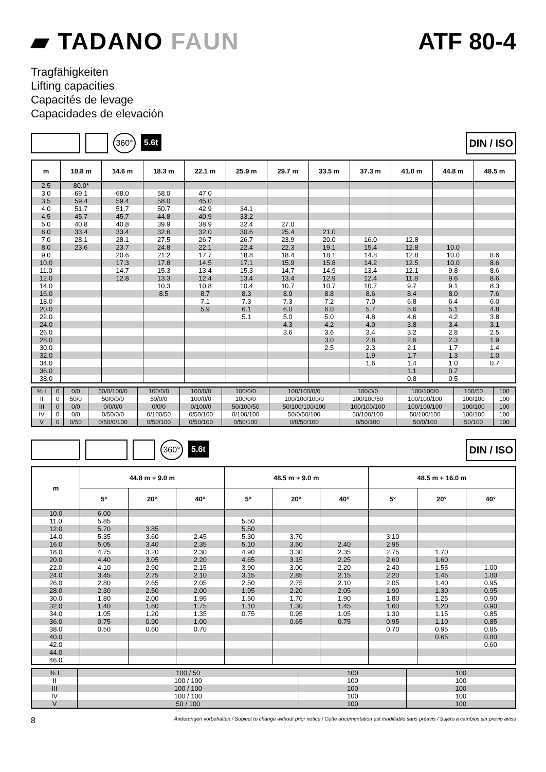▰ TADANO FAUN ATF 80-4
Tragfähigkeiten
Lifting capacities
Capacités de levage
Capacidades de elevación
360° 5.6t
DIN / ISO
| m | 10.8 m | 14.6 m | 18.3 m | 22.1 m | 25.9 m | 29.7 m | 33.5 m | 37.3 m | 41.0 m | 44.8 m | 48.5 m |
| --- | --- | --- | --- | --- | --- | --- | --- | --- | --- | --- | --- |
| 2.5 | 80.0* | | | | | | | | | | |
| 3.0 | 69.1 | 68.0 | 58.0 | 47.0 | | | | | | | |
| 3.5 | 59.4 | 59.4 | 58.0 | 45.0 | | | | | | | |
| 4.0 | 51.7 | 51.7 | 50.7 | 42.9 | 34.1 | | | | | | |
| 4.5 | 45.7 | 45.7 | 44.8 | 40.9 | 33.2 | | | | | | |
| 5.0 | 40.8 | 40.8 | 39.9 | 38.9 | 32.4 | 27.0 | | | | | |
| 6.0 | 33.4 | 33.4 | 32.6 | 32.0 | 30.6 | 25.4 | 21.0 | | | | |
| 7.0 | 28.1 | 28.1 | 27.5 | 26.7 | 26.7 | 23.9 | 20.0 | 16.0 | 12.8 | | |
| 8.0 | 23.6 | 23.7 | 24.8 | 22.1 | 22.4 | 22.3 | 19.1 | 15.4 | 12.8 | 10.0 | |
| 9.0 | | 20.6 | 21.2 | 17.7 | 18.8 | 18.4 | 18.1 | 14.8 | 12.8 | 10.0 | 8.6 |
| 10.0 | | 17.3 | 17.8 | 14.5 | 17.1 | 15.9 | 15.8 | 14.2 | 12.5 | 10.0 | 8.6 |
| 11.0 | | 14.7 | 15.3 | 13.4 | 15.3 | 14.7 | 14.9 | 13.4 | 12.1 | 9.8 | 8.6 |
| 12.0 | | 12.8 | 13.3 | 12.4 | 13.4 | 13.4 | 12.9 | 12.4 | 11.8 | 9.6 | 8.6 |
| 14.0 | | | 10.3 | 10.8 | 10.4 | 10.7 | 10.7 | 10.7 | 9.7 | 9.1 | 8.3 |
| 16.0 | | | 8.5 | 8.7 | 8.3 | 8.9 | 8.8 | 8.6 | 8.4 | 8.0 | 7.6 |
| 18.0 | | | | 7.1 | 7.3 | 7.3 | 7.2 | 7.0 | 6.8 | 6.4 | 6.0 |
| 20.0 | | | | 5.9 | 6.1 | 6.0 | 6.0 | 5.7 | 5.6 | 5.1 | 4.8 |
| 22.0 | | | | | 5.1 | 5.0 | 5.0 | 4.8 | 4.6 | 4.2 | 3.8 |
| 24.0 | | | | | | 4.3 | 4.2 | 4.0 | 3.8 | 3.4 | 3.1 |
| 26.0 | | | | | | 3.6 | 3.6 | 3.4 | 3.2 | 2.8 | 2.5 |
| 28.0 | | | | | | | 3.0 | 2.8 | 2.6 | 2.3 | 1.9 |
| 30.0 | | | | | | | 2.5 | 2.3 | 2.1 | 1.7 | 1.4 |
| 32.0 | | | | | | | | 1.9 | 1.7 | 1.3 | 1.0 |
| 34.0 | | | | | | | | 1.6 | 1.4 | 1.0 | 0.7 |
| 36.0 | | | | | | | | | 1.1 | 0.7 | |
| 38.0 | | | | | | | | | 0.8 | 0.5 | |
| % I | 0 | 0/0 | 50/0/100/0 | 100/0/0 | 100/0/0 | 100/0/0 | 100/100/0/0 | 100/0/0 | 100/100/0 | 100/50 | 100 |
| II | 0 | 50/0 | 50/0/0/0 | 50/0/0 | 100/0/0 | 100/0/0 | 100/100/100/0 | 100/100/50 | 100/100/100 | 100/100 | 100 |
| III | 0 | 0/0 | 0/0/0/0 | 0/0/0 | 0/100/0 | 50/100/50 | 50/100/100/100 | 100/100/100 | 100/100/100 | 100/100 | 100 |
| IV | 0 | 0/0 | 0/50/0/0 | 0/100/50 | 0/50/100 | 0/100/100 | 50/0/50/100 | 50/100/100 | 50/100/100 | 100/100 | 100 |
| V | 0 | 0/50 | 0/50/0/100 | 0/50/100 | 0/50/100 | 0/50/100 | 0/0/50/100 | 0/50/100 | 50/0/100 | 50/100 | 100 |
360° 5.6t
DIN / ISO
| m | 44.8 m + 9.0 m | | | 48.5 m + 9.0 m | | | 48.5 m + 16.0 m | | |
| --- | --- | --- | --- | --- | --- | --- | --- | --- | --- |
| | 5° | 20° | 40° | 5° | 20° | 40° | 5° | 20° | 40° |
| 10.0 | 6.00 | | | | | | | | |
| 11.0 | 5.85 | | | 5.50 | | | | | |
| 12.0 | 5.70 | 3.85 | | 5.50 | | | | | |
| 14.0 | 5.35 | 3.60 | 2.45 | 5.30 | 3.70 | | 3.10 | | |
| 16.0 | 5.05 | 3.40 | 2.35 | 5.10 | 3.50 | 2.40 | 2.95 | | |
| 18.0 | 4.75 | 3.20 | 2.30 | 4.90 | 3.30 | 2.35 | 2.75 | 1.70 | |
| 20.0 | 4.40 | 3.05 | 2.20 | 4.65 | 3.15 | 2.25 | 2.60 | 1.60 | |
| 22.0 | 4.10 | 2.90 | 2.15 | 3.90 | 3.00 | 2.20 | 2.40 | 1.55 | 1.00 |
| 24.0 | 3.45 | 2.75 | 2.10 | 3.15 | 2.85 | 2.15 | 2.20 | 1.45 | 1.00 |
| 26.0 | 2.80 | 2.65 | 2.05 | 2.50 | 2.75 | 2.10 | 2.05 | 1.40 | 0.95 |
| 28.0 | 2.30 | 2.50 | 2.00 | 1.95 | 2.20 | 2.05 | 1.90 | 1.30 | 0.95 |
| 30.0 | 1.80 | 2.00 | 1.95 | 1.50 | 1.70 | 1.90 | 1.80 | 1.25 | 0.90 |
| 32.0 | 1.40 | 1.60 | 1.75 | 1.10 | 1.30 | 1.45 | 1.60 | 1.20 | 0.90 |
| 34.0 | 1.05 | 1.20 | 1.35 | 0.75 | 0.95 | 1.05 | 1.30 | 1.15 | 0.85 |
| 36.0 | 0.75 | 0.90 | 1.00 | | 0.65 | 0.75 | 0.95 | 1.10 | 0.85 |
| 38.0 | 0.50 | 0.60 | 0.70 | | | | 0.70 | 0.95 | 0.85 |
| 40.0 | | | | | | | | 0.65 | 0.80 |
| 42.0 | | | | | | | | | 0.60 |
| 44.0 | | | | | | | | | |
| 46.0 | | | | | | | | | |
| % I | 100 / 50 | 100 | 100 |
| II | 100 / 100 | 100 | 100 |
| III | 100 / 100 | 100 | 100 |
| IV | 100 / 100 | 100 | 100 |
| V | 50 / 100 | 100 | 100 |
8 Änderungen vorbehalten / Subject to change without prior notice / Cette documentation est modifiable sans préavis / Sujeto a cambios sin previo aviso